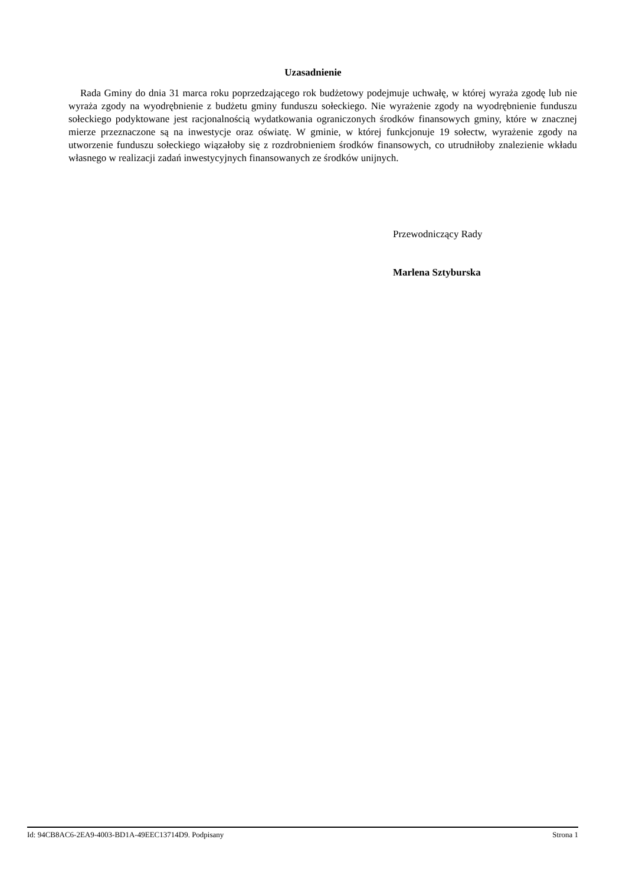Uzasadnienie
Rada Gminy do dnia 31 marca roku poprzedzającego rok budżetowy podejmuje uchwałę, w której wyraża zgodę lub nie wyraża zgody na wyodrębnienie z budżetu gminy funduszu sołeckiego. Nie wyrażenie zgody na wyodrębnienie funduszu sołeckiego podyktowane jest racjonalnością wydatkowania ograniczonych środków finansowych gminy, które w znacznej mierze przeznaczone są na inwestycje oraz oświatę. W gminie, w której funkcjonuje 19 sołectw, wyrażenie zgody na utworzenie funduszu sołeckiego wiązałoby się z rozdrobnieniem środków finansowych, co utrudniłoby znalezienie wkładu własnego w realizacji zadań inwestycyjnych finansowanych ze środków unijnych.
Przewodniczący Rady
Marlena Sztyburska
Id: 94CB8AC6-2EA9-4003-BD1A-49EEC13714D9. Podpisany Strona 1